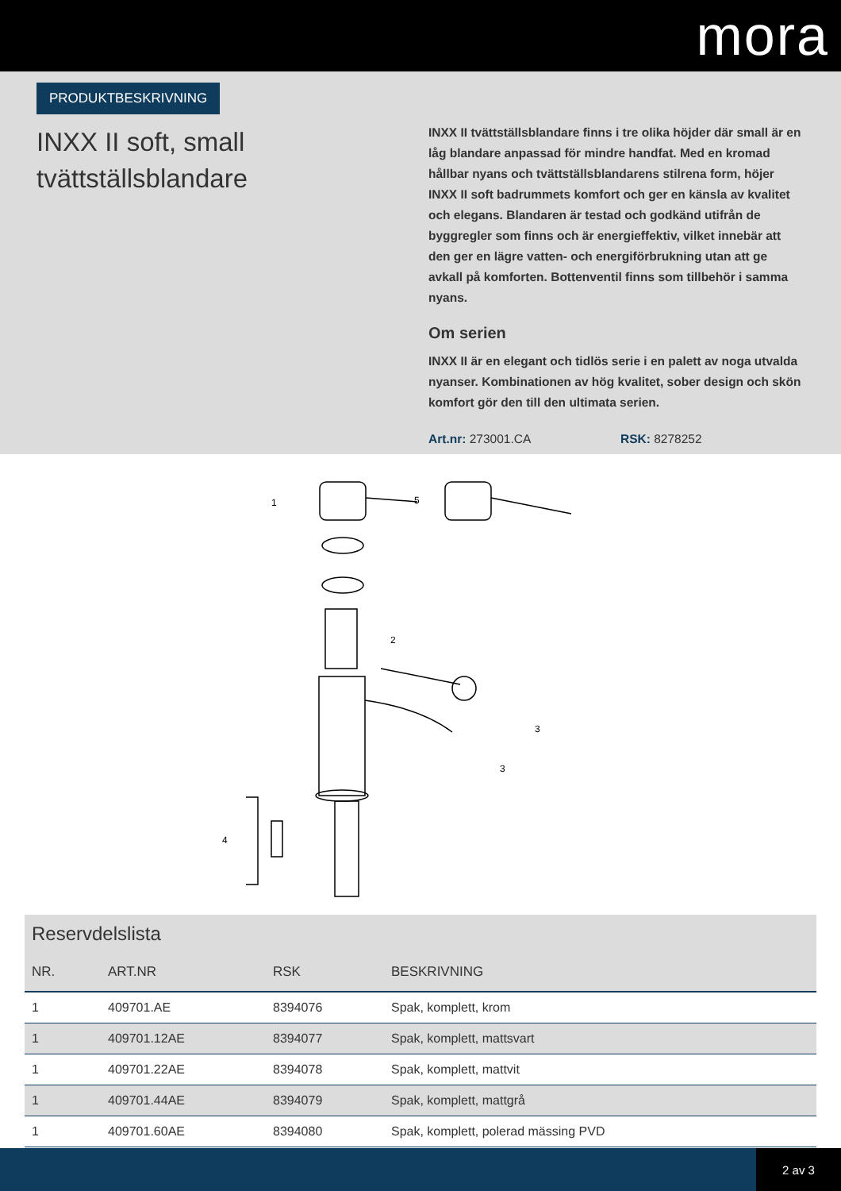mora
PRODUKTBESKRIVNING
INXX II soft, small tvättställsblandare
INXX II tvättställsblandare finns i tre olika höjder där small är en låg blandare anpassad för mindre handfat. Med en kromad hållbar nyans och tvättställsblandarens stilrena form, höjer INXX II soft badrummets komfort och ger en känsla av kvalitet och elegans. Blandaren är testad och godkänd utifrån de byggregler som finns och är energieffektiv, vilket innebär att den ger en lägre vatten- och energiförbrukning utan att ge avkall på komforten. Bottenventil finns som tillbehör i samma nyans.
Om serien
INXX II är en elegant och tidlös serie i en palett av noga utvalda nyanser. Kombinationen av hög kvalitet, sober design och skön komfort gör den till den ultimata serien.
Art.nr: 273001.CA RSK: 8278252
1
5
2
3
3
4
Reservdelslista
| NR. | ART.NR | RSK | BESKRIVNING |
| --- | --- | --- | --- |
| 1 | 409701.AE | 8394076 | Spak, komplett, krom |
| 1 | 409701.12AE | 8394077 | Spak, komplett, mattsvart |
| 1 | 409701.22AE | 8394078 | Spak, komplett, mattvit |
| 1 | 409701.44AE | 8394079 | Spak, komplett, mattgrå |
| 1 | 409701.60AE | 8394080 | Spak, komplett, polerad mässing PVD |
2 av 3